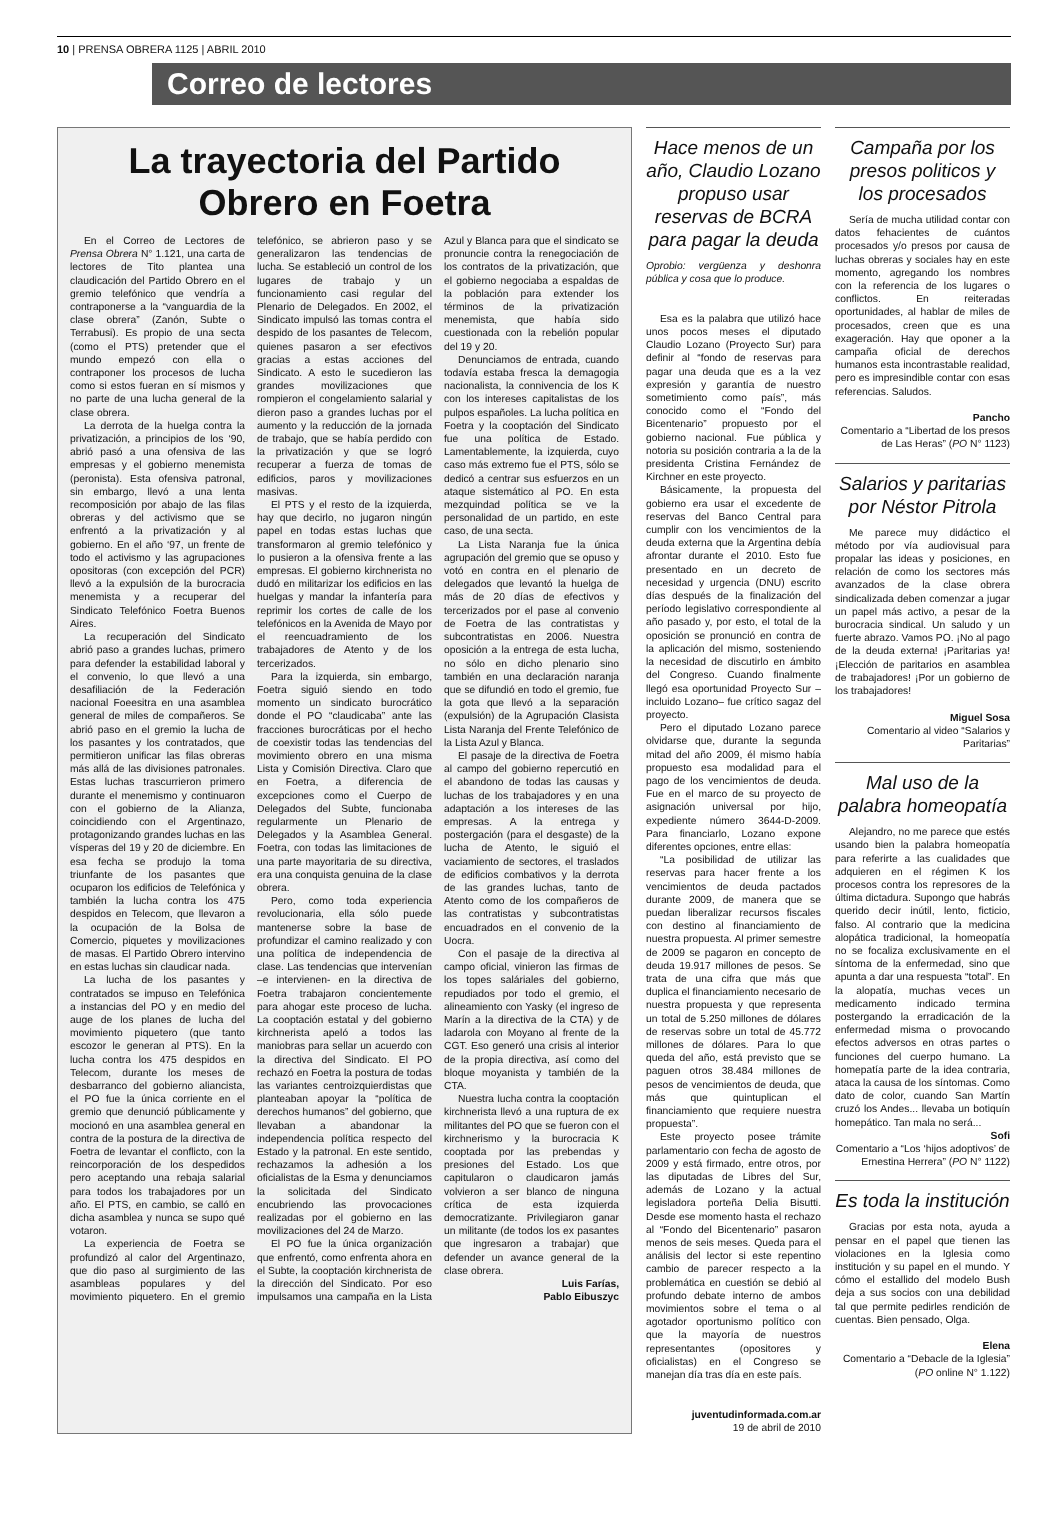10 | PRENSA OBRERA 1125 | ABRIL 2010
Correo de lectores
La trayectoria del Partido Obrero en Foetra
En el Correo de Lectores de Prensa Obrera N° 1.121, una carta de lectores de Tito plantea una claudicación del Partido Obrero en el gremio telefónico que vendría a contraponerse a la “vanguardia de la clase obrera” (Zanón, Subte o Terrabusi). Es propio de una secta (como el PTS) pretender que el mundo empezó con ella o contraponer los procesos de lucha como si estos fueran en sí mismos y no parte de una lucha general de la clase obrera.
La derrota de la huelga contra la privatización, a principios de los ‘90, abrió pasó a una ofensiva de las empresas y el gobierno menemista (peronista). Esta ofensiva patronal, sin embargo, llevó a una lenta recomposición por abajo de las filas obreras y del activismo que se enfrentó a la privatización y al gobierno. En el año ‘97, un frente de todo el activismo y las agrupaciones opositoras (con excepción del PCR) llevó a la expulsión de la burocracia menemista y a recuperar del Sindicato Telefónico Foetra Buenos Aires.
La recuperación del Sindicato abrió paso a grandes luchas, primero para defender la estabilidad laboral y el convenio, lo que llevó a una desafiliación de la Federación nacional Foeesitra en una asamblea general de miles de compañeros. Se abrió paso en el gremio la lucha de los pasantes y los contratados, que permitieron unificar las filas obreras más allá de las divisiones patronales. Estas luchas trascurrieron primero durante el menemismo y continuaron con el gobierno de la Alianza, coincidiendo con el Argentinazo, protagonizando grandes luchas en las vísperas del 19 y 20 de diciembre. En esa fecha se produjo la toma triunfante de los pasantes que ocuparon los edificios de Telefónica y también la lucha contra los 475 despidos en Telecom, que llevaron a la ocupación de la Bolsa de Comercio, piquetes y movilizaciones de masas. El Partido Obrero intervino en estas luchas sin claudicar nada.
La lucha de los pasantes y contratados se impuso en Telefónica a instancias del PO y en medio del auge de los planes de lucha del movimiento piquetero (que tanto escozor le generan al PTS). En la lucha contra los 475 despidos en Telecom, durante los meses de desbarranco del gobierno aliancista, el PO fue la única corriente en el gremio que denunció públicamente y mocionó en una asamblea general en contra de la postura de la directiva de Foetra de levantar el conflicto, con la reincorporación de los despedidos pero aceptando una rebaja salarial para todos los trabajadores por un año. El PTS, en cambio, se calló en dicha asamblea y nunca se supo qué votaron.
La experiencia de Foetra se profundizó al calor del Argentinazo, que dio paso al surgimiento de las asambleas populares y del movimiento piquetero. En el gremio telefónico, se abrieron paso y se generalizaron las tendencias de lucha. Se estableció un control de los lugares de trabajo y un funcionamiento casi regular del Plenario de Delegados. En 2002, el Sindicato impulsó las tomas contra el despido de los pasantes de Telecom, quienes pasaron a ser efectivos gracias a estas acciones del Sindicato. A esto le sucedieron las grandes movilizaciones que rompieron el congelamiento salarial y dieron paso a grandes luchas por el aumento y la reducción de la jornada de trabajo, que se había perdido con la privatización y que se logró recuperar a fuerza de tomas de edificios, paros y movilizaciones masivas.
El PTS y el resto de la izquierda, hay que decirlo, no jugaron ningún papel en todas estas luchas que transformaron al gremio telefónico y lo pusieron a la ofensiva frente a las empresas. El gobierno kirchnerista no dudó en militarizar los edificios en las huelgas y mandar la infantería para reprimir los cortes de calle de los telefónicos en la Avenida de Mayo por el reencuadramiento de los trabajadores de Atento y de los tercerizados.
Para la izquierda, sin embargo, Foetra siguió siendo en todo momento un sindicato burocrático donde el PO “claudicaba” ante las fracciones burocráticas por el hecho de coexistir todas las tendencias del movimiento obrero en una misma Lista y Comisión Directiva. Claro que en Foetra, a diferencia de excepciones como el Cuerpo de Delegados del Subte, funcionaba regularmente un Plenario de Delegados y la Asamblea General. Foetra, con todas las limitaciones de una parte mayoritaria de su directiva, era una conquista genuina de la clase obrera.
Pero, como toda experiencia revolucionaria, ella sólo puede mantenerse sobre la base de profundizar el camino realizado y con una política de independencia de clase. Las tendencias que intervenían –e intervienen- en la directiva de Foetra trabajaron concientemente para ahogar este proceso de lucha. La cooptación estatal y del gobierno kirchnerista apeló a todos las maniobras para sellar un acuerdo con la directiva del Sindicato. El PO rechazó en Foetra la postura de todas las variantes centroizquierdistas que planteaban apoyar la “política de derechos humanos” del gobierno, que llevaban a abandonar la independencia política respecto del Estado y la patronal. En este sentido, rechazamos la adhesión a los oficialistas de la Esma y denunciamos la solicitada del Sindicato encubriendo las provocaciones realizadas por el gobierno en las movilizaciones del 24 de Marzo.
El PO fue la única organización que enfrentó, como enfrenta ahora en el Subte, la cooptación kirchnerista de la dirección del Sindicato. Por eso impulsamos una campaña en la Lista Azul y Blanca para que el sindicato se pronuncie contra la renegociación de los contratos de la privatización, que el gobierno negociaba a espaldas de la población para extender los términos de la privatización menemista, que había sido cuestionada con la rebelión popular del 19 y 20.
Denunciamos de entrada, cuando todavía estaba fresca la demagogia nacionalista, la connivencia de los K con los intereses capitalistas de los pulpos españoles. La lucha política en Foetra y la cooptación del Sindicato fue una política de Estado. Lamentablemente, la izquierda, cuyo caso más extremo fue el PTS, sólo se dedicó a centrar sus esfuerzos en un ataque sistemático al PO. En esta mezquindad política se ve la personalidad de un partido, en este caso, de una secta.
La Lista Naranja fue la única agrupación del gremio que se opuso y votó en contra en el plenario de delegados que levantó la huelga de más de 20 días de efectivos y tercerizados por el pase al convenio de Foetra de las contratistas y subcontratistas en 2006. Nuestra oposición a la entrega de esta lucha, no sólo en dicho plenario sino también en una declaración naranja que se difundió en todo el gremio, fue la gota que llevó a la separación (expulsión) de la Agrupación Clasista Lista Naranja del Frente Telefónico de la Lista Azul y Blanca.
El pasaje de la directiva de Foetra al campo del gobierno repercutió en el abandono de todas las causas y luchas de los trabajadores y en una adaptación a los intereses de las empresas. A la entrega y postergación (para el desgaste) de la lucha de Atento, le siguió el vaciamiento de sectores, el traslados de edificios combativos y la derrota de las grandes luchas, tanto de Atento como de los compañeros de las contratistas y subcontratistas encuadrados en el convenio de la Uocra.
Con el pasaje de la directiva al campo oficial, vinieron las firmas de los topes saláriales del gobierno, repudiados por todo el gremio, el alineamiento con Yasky (el ingreso de Marín a la directiva de la CTA) y de ladarola con Moyano al frente de la CGT. Eso generó una crisis al interior de la propia directiva, así como del bloque moyanista y también de la CTA.
Nuestra lucha contra la cooptación kirchnerista llevó a una ruptura de ex militantes del PO que se fueron con el kirchnerismo y la burocracia K cooptada por las prebendas y presiones del Estado. Los que capitularon o claudicaron jamás volvieron a ser blanco de ninguna crítica de esta izquierda democratizante. Privilegiaron ganar un militante (de todos los ex pasantes que ingresaron a trabajar) que defender un avance general de la clase obrera.
Luis Farías,
Pablo Eibuszyc
Hace menos de un año, Claudio Lozano propuso usar reservas de BCRA para pagar la deuda
Oprobio: vergüenza y deshonra pública y cosa que lo produce.
Esa es la palabra que utilizó hace unos pocos meses el diputado Claudio Lozano (Proyecto Sur) para definir al “fondo de reservas para pagar una deuda que es a la vez expresión y garantía de nuestro sometimiento como país”, más conocido como el “Fondo del Bicentenario” propuesto por el gobierno nacional. Fue pública y notoria su posición contraria a la de la presidenta Cristina Fernández de Kirchner en este proyecto.
Básicamente, la propuesta del gobierno era usar el excedente de reservas del Banco Central para cumplir con los vencimientos de la deuda externa que la Argentina debía afrontar durante el 2010. Esto fue presentado en un decreto de necesidad y urgencia (DNU) escrito días después de la finalización del período legislativo correspondiente al año pasado y, por esto, el total de la oposición se pronunció en contra de la aplicación del mismo, sosteniendo la necesidad de discutirlo en ámbito del Congreso. Cuando finalmente llegó esa oportunidad Proyecto Sur –incluido Lozano– fue crítico sagaz del proyecto.
Pero el diputado Lozano parece olvidarse que, durante la segunda mitad del año 2009, él mismo había propuesto esa modalidad para el pago de los vencimientos de deuda. Fue en el marco de su proyecto de asignación universal por hijo, expediente número 3644-D-2009. Para financiarlo, Lozano expone diferentes opciones, entre ellas:
“La posibilidad de utilizar las reservas para hacer frente a los vencimientos de deuda pactados durante 2009, de manera que se puedan liberalizar recursos fiscales con destino al financiamiento de nuestra propuesta. Al primer semestre de 2009 se pagaron en concepto de deuda 19.917 millones de pesos. Se trata de una cifra que más que duplica el financiamiento necesario de nuestra propuesta y que representa un total de 5.250 millones de dólares de reservas sobre un total de 45.772 millones de dólares. Para lo que queda del año, está previsto que se paguen otros 38.484 millones de pesos de vencimientos de deuda, que más que quintuplican el financiamiento que requiere nuestra propuesta”.
Este proyecto posee trámite parlamentario con fecha de agosto de 2009 y está firmado, entre otros, por las diputadas de Libres del Sur, además de Lozano y la actual legisladora porteña Delia Bisutti. Desde ese momento hasta el rechazo al “Fondo del Bicentenario” pasaron menos de seis meses. Queda para el análisis del lector si este repentino cambio de parecer respecto a la problemática en cuestión se debió al profundo debate interno de ambos movimientos sobre el tema o al agotador oportunismo político con que la mayoría de nuestros representantes (opositores y oficialistas) en el Congreso se manejan día tras día en este país.
juventudinformada.com.ar
19 de abril de 2010
Campaña por los presos politicos y los procesados
Sería de mucha utilidad contar con datos fehacientes de cuántos procesados y/o presos por causa de luchas obreras y sociales hay en este momento, agregando los nombres con la referencia de los lugares o conflictos. En reiteradas oportunidades, al hablar de miles de procesados, creen que es una exageración. Hay que oponer a la campaña oficial de derechos humanos esta incontrastable realidad, pero es impresindible contar con esas referencias. Saludos.
Pancho
Comentario a “Libertad de los presos de Las Heras” (PO N° 1123)
Salarios y paritarias por Néstor Pitrola
Me parece muy didáctico el método por vía audiovisual para propalar las ideas y posiciones, en relación de como los sectores más avanzados de la clase obrera sindicalizada deben comenzar a jugar un papel más activo, a pesar de la burocracia sindical. Un saludo y un fuerte abrazo. Vamos PO. ¡No al pago de la deuda externa! ¡Paritarias ya! ¡Elección de paritarios en asamblea de trabajadores! ¡Por un gobierno de los trabajadores!
Miguel Sosa
Comentario al video “Salarios y Paritarias”
Mal uso de la palabra homeopatía
Alejandro, no me parece que estés usando bien la palabra homeopatía para referirte a las cualidades que adquieren en el régimen K los procesos contra los represores de la última dictadura. Supongo que habrás querido decir inútil, lento, ficticio, falso. Al contrario que la medicina alopática tradicional, la homeopatía no se focaliza exclusivamente en el síntoma de la enfermedad, sino que apunta a dar una respuesta “total”. En la alopatía, muchas veces un medicamento indicado termina postergando la erradicación de la enfermedad misma o provocando efectos adversos en otras partes o funciones del cuerpo humano. La homepatía parte de la idea contraria, ataca la causa de los síntomas. Como dato de color, cuando San Martín cruzó los Andes... llevaba un botiquín homepático. Tan mala no será...
Sofi
Comentario a “Los ‘hijos adoptivos’ de Ernestina Herrera” (PO N° 1122)
Es toda la institución
Gracias por esta nota, ayuda a pensar en el papel que tienen las violaciones en la Iglesia como institución y su papel en el mundo. Y cómo el estallido del modelo Bush deja a sus socios con una debilidad tal que permite pedirles rendición de cuentas. Bien pensado, Olga.
Elena
Comentario a “Debacle de la Iglesia” (PO online N° 1.122)